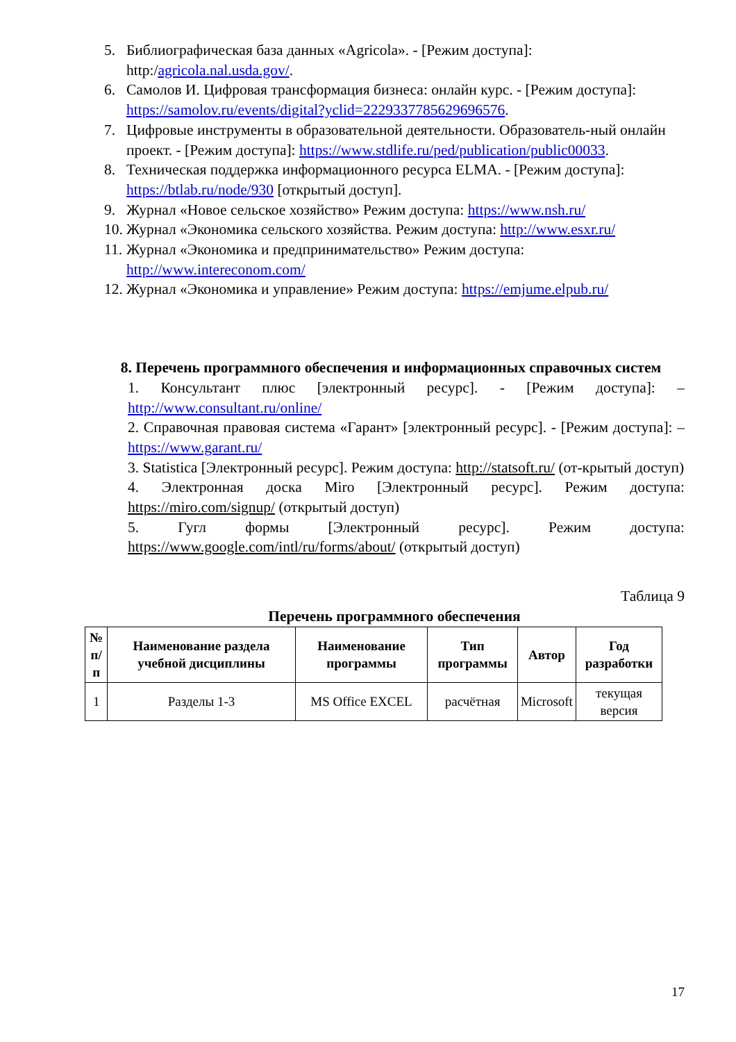5. Библиографическая база данных «Agricola». - [Режим доступа]: http:/agricola.nal.usda.gov/.
6. Самолов И. Цифровая трансформация бизнеса: онлайн курс. - [Режим доступа]: https://samolov.ru/events/digital?yclid=2229337785629696576.
7. Цифровые инструменты в образовательной деятельности. Образователь-ный онлайн проект. - [Режим доступа]: https://www.stdlife.ru/ped/publication/public00033.
8. Техническая поддержка информационного ресурса ELMA. - [Режим доступа]: https://btlab.ru/node/930 [открытый доступ].
9. Журнал «Новое сельское хозяйство» Режим доступа: https://www.nsh.ru/
10. Журнал «Экономика сельского хозяйства. Режим доступа: http://www.esxr.ru/
11. Журнал «Экономика и предпринимательство» Режим доступа: http://www.intereconom.com/
12. Журнал «Экономика и управление» Режим доступа: https://emjume.elpub.ru/
8. Перечень программного обеспечения и информационных справочных систем
1. Консультант плюс [электронный ресурс]. - [Режим доступа]: – http://www.consultant.ru/online/
2. Справочная правовая система «Гарант» [электронный ресурс]. - [Режим доступа]: –https://www.garant.ru/
3. Statistica [Электронный ресурс]. Режим доступа: http://statsoft.ru/ (от-крытый доступ)
4. Электронная доска Miro [Электронный ресурс]. Режим доступа: https://miro.com/signup/ (открытый доступ)
5. Гугл формы [Электронный ресурс]. Режим доступа: https://www.google.com/intl/ru/forms/about/ (открытый доступ)
Таблица 9
Перечень программного обеспечения
| № п/п | Наименование раздела учебной дисциплины | Наименование программы | Тип программы | Автор | Год разработки |
| --- | --- | --- | --- | --- | --- |
| 1 | Разделы 1-3 | MS Office EXCEL | расчётная | Microsoft | текущая версия |
17